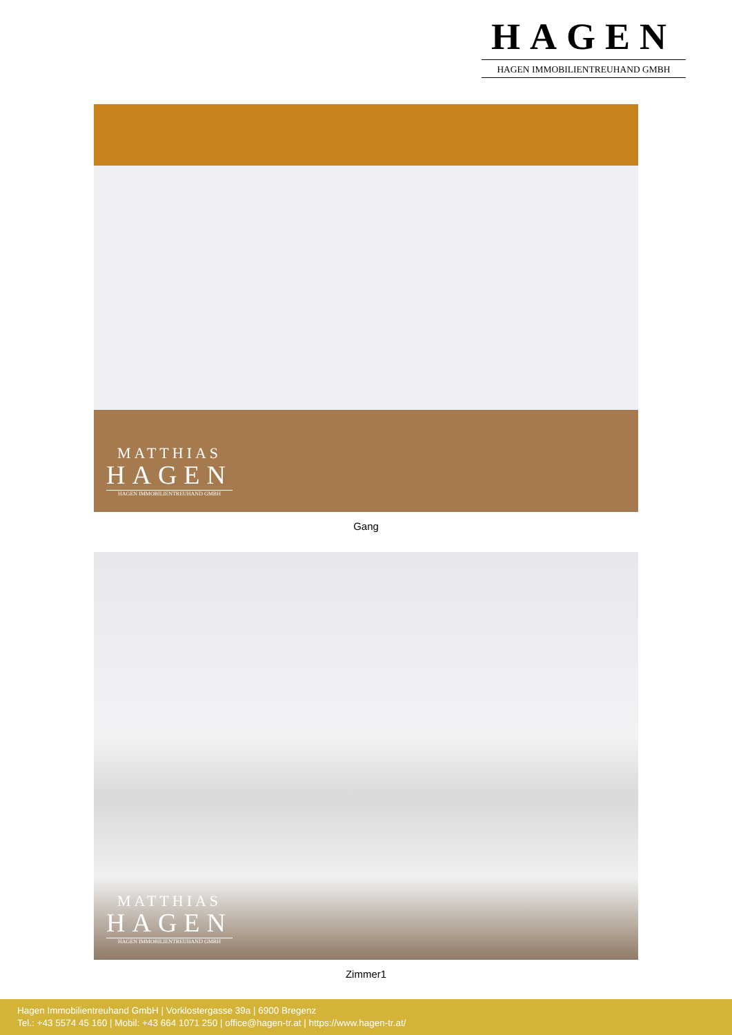HAGEN
HAGEN IMMOBILIENTREUHAND GMBH
MATTHIAS
HAGEN
HAGEN IMMOBILIENTREUHAND GMBH
Gang
MATTHIAS
HAGEN
HAGEN IMMOBILIENTREUHAND GMBH
Zimmer1
Hagen Immobilientreuhand GmbH | Vorklostergasse 39a | 6900 Bregenz
Tel.: +43 5574 45 160 | Mobil: +43 664 1071 250 | office@hagen-tr.at | https://www.hagen-tr.at/